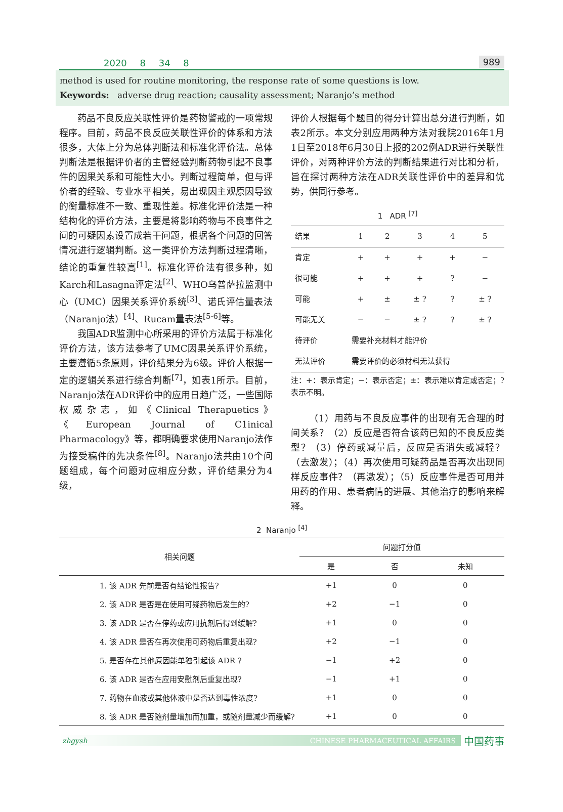2020 8 34 8 989
method is used for routine monitoring, the response rate of some questions is low.
Keywords: adverse drug reaction; causality assessment; Naranjo’s method
药品不良反应关联性评价是药物警戒的一项常规程序。目前，药品不良反应关联性评价的体系和方法很多，大体上分为总体判断法和标准化评价法。总体判断法是根据评价者的主管经验判断药物引起不良事件的因果关系和可能性大小。判断过程简单，但与评价者的经验、专业水平相关，易出现因主观原因导致的衡量标准不一致、重现性差。标准化评价法是一种结构化的评价方法，主要是将影响药物与不良事件之间的可疑因素设置成若干问题，根据各个问题的回答情况进行逻辑判断。这一类评价方法判断过程清晰，结论的重复性较高<sup>[1]</sup>。标准化评价法有很多种，如Karch和Lasagna评定法<sup>[2]</sup>、WHO乌普萨拉监测中心（UMC）因果关系评价系统<sup>[3]</sup>、诺氏评估量表法（Naranjo法）<sup>[4]</sup>、Rucam量表法<sup>[5-6]</sup>等。
我国ADR监测中心所采用的评价方法属于标准化评价方法，该方法参考了UMC因果关系评价系统，主要遵循5条原则，评价结果分为6级。评价人根据一定的逻辑关系进行综合判断<sup>[7]</sup>，如表1所示。目前，Naranjo法在ADR评价中的应用日趋广泛，一些国际权威杂志，如《Clinical Therapuetics》《European Journal of C1inical Pharmacology》等，都明确要求使用Naranjo法作为接受稿件的先决条件<sup>[8]</sup>。Naranjo法共由10个问题组成，每个问题对应相应分数，评价结果分为4级，
评价人根据每个题目的得分计算出总分进行判断，如表2所示。本文分别应用两种方法对我院2016年1月1日至2018年6月30日上报的202例ADR进行关联性评价，对两种评价方法的判断结果进行对比和分析，旨在探讨两种方法在ADR关联性评价中的差异和优势，供同行参考。
1 ADR <sup>[7]</sup>
| 结果 | 1 | 2 | 3 | 4 | 5 |
| --- | --- | --- | --- | --- | --- |
| 肯定 | + | + | + | + | − |
| 很可能 | + | + | + | ? | − |
| 可能 | + | ± | ± ? | ? | ± ? |
| 可能无关 | − | − | ± ? | ? | ± ? |
| 待评价 | 需要补充材料才能评价 | | | | |
| 无法评价 | 需要评价的必须材料无法获得 | | | | |
注：+：表示肯定；−：表示否定；±：表示难以肯定或否定；?表示不明。
（1）用药与不良反应事件的出现有无合理的时间关系？（2）反应是否符合该药已知的不良反应类型？（3）停药或减量后，反应是否消失或减轻？（去激发）；（4）再次使用可疑药品是否再次出现同样反应事件？（再激发）；（5）反应事件是否可用并用药的作用、患者病情的进展、其他治疗的影响来解释。
2 Naranjo <sup>[4]</sup>
| 相关问题 | 问题打分值 | | |
| --- | --- | --- | --- |
| | 是 | 否 | 未知 |
| 1. 该 ADR 先前是否有结论性报告? | +1 | 0 | 0 |
| 2. 该 ADR 是否是在使用可疑药物后发生的? | +2 | −1 | 0 |
| 3. 该 ADR 是否在停药或应用抗剂后得到缓解? | +1 | 0 | 0 |
| 4. 该 ADR 是否在再次使用可药物后重复出现? | +2 | −1 | 0 |
| 5. 是否存在其他原因能单独引起该 ADR ? | −1 | +2 | 0 |
| 6. 该 ADR 是否在应用安慰剂后重复出现? | −1 | +1 | 0 |
| 7. 药物在血液或其他体液中是否达到毒性浓度? | +1 | 0 | 0 |
| 8. 该 ADR 是否随剂量增加而加重，或随剂量减少而缓解? | +1 | 0 | 0 |
zhgysh CHINESE PHARMACEUTICAL AFFAIRS 中国药事